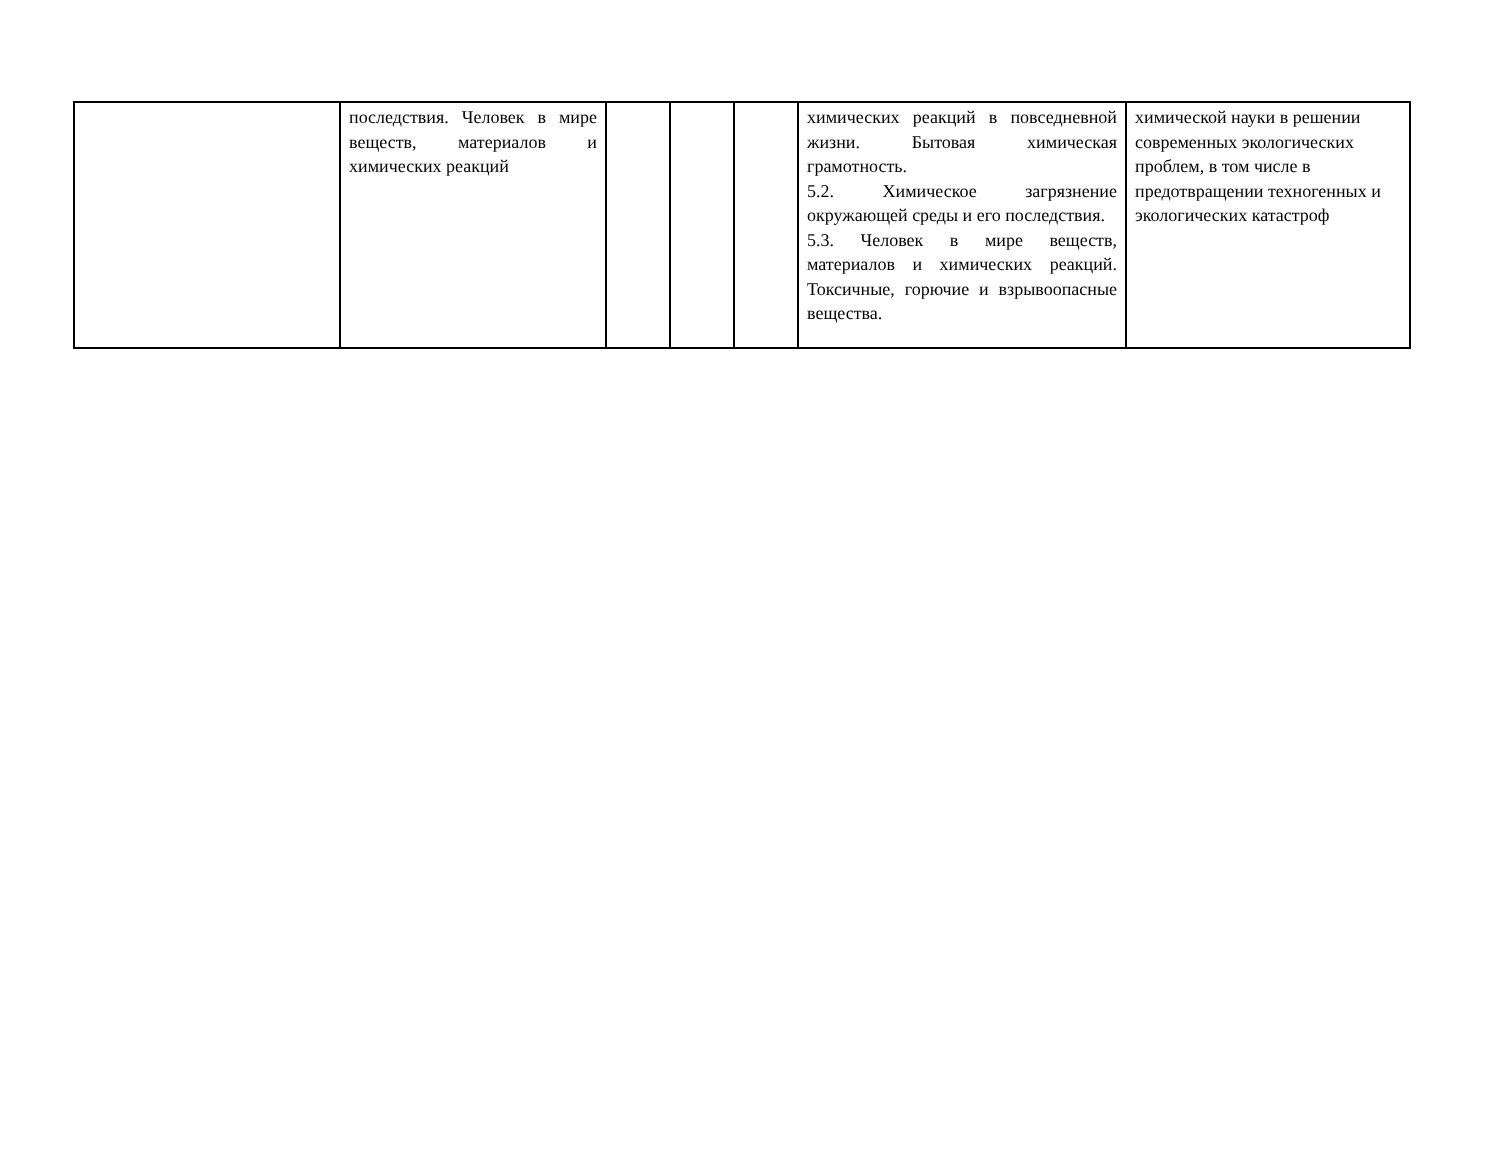| | последствия. Человек в мире веществ, материалов и химических реакций | | | | химических реакций в повседневной жизни. Бытовая химическая грамотность. 5.2. Химическое загрязнение окружающей среды и его последствия. 5.3. Человек в мире веществ, материалов и химических реакций. Токсичные, горючие и взрывоопасные вещества. | химической науки в решении современных экологических проблем, в том числе в предотвращении техногенных и экологических катастроф |